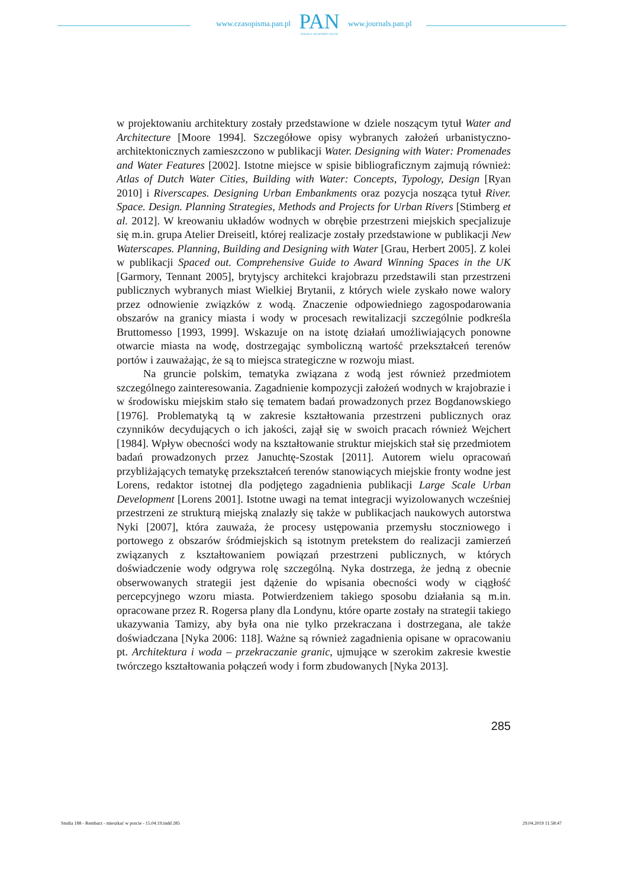www.czasopisma.pan.pl
PAN
POLSKA AKADEMIA NAUK
www.journals.pan.pl
w projektowaniu architektury zostały przedstawione w dziele noszącym tytuł Water and Architecture [Moore 1994]. Szczegółowe opisy wybranych założeń urbanistyczno-architektonicznych zamieszczono w publikacji Water. Designing with Water: Promenades and Water Features [2002]. Istotne miejsce w spisie bibliograficznym zajmują również: Atlas of Dutch Water Cities, Building with Water: Concepts, Typology, Design [Ryan 2010] i Riverscapes. Designing Urban Embankments oraz pozycja nosząca tytuł River. Space. Design. Planning Strategies, Methods and Projects for Urban Rivers [Stimberg et al. 2012]. W kreowaniu układów wodnych w obrębie przestrzeni miejskich specjalizuje się m.in. grupa Atelier Dreiseitl, której realizacje zostały przedstawione w publikacji New Waterscapes. Planning, Building and Designing with Water [Grau, Herbert 2005]. Z kolei w publikacji Spaced out. Comprehensive Guide to Award Winning Spaces in the UK [Garmory, Tennant 2005], brytyjscy architekci krajobrazu przedstawili stan przestrzeni publicznych wybranych miast Wielkiej Brytanii, z których wiele zyskało nowe walory przez odnowienie związków z wodą. Znaczenie odpowiedniego zagospodarowania obszarów na granicy miasta i wody w procesach rewitalizacji szczególnie podkreśla Bruttomesso [1993, 1999]. Wskazuje on na istotę działań umożliwiających ponowne otwarcie miasta na wodę, dostrzegając symboliczną wartość przekształceń terenów portów i zauważając, że są to miejsca strategiczne w rozwoju miast.
Na gruncie polskim, tematyka związana z wodą jest również przedmiotem szczególnego zainteresowania. Zagadnienie kompozycji założeń wodnych w krajobrazie i w środowisku miejskim stało się tematem badań prowadzonych przez Bogdanowskiego [1976]. Problematyką tą w zakresie kształtowania przestrzeni publicznych oraz czynników decydujących o ich jakości, zajął się w swoich pracach również Wejchert [1984]. Wpływ obecności wody na kształtowanie struktur miejskich stał się przedmiotem badań prowadzonych przez Januchtę-Szostak [2011]. Autorem wielu opracowań przybliżających tematykę przekształceń terenów stanowiących miejskie fronty wodne jest Lorens, redaktor istotnej dla podjętego zagadnienia publikacji Large Scale Urban Development [Lorens 2001]. Istotne uwagi na temat integracji wyizolowanych wcześniej przestrzeni ze strukturą miejską znalazły się także w publikacjach naukowych autorstwa Nyki [2007], która zauważa, że procesy ustępowania przemysłu stoczniowego i portowego z obszarów śródmiejskich są istotnym pretekstem do realizacji zamierzeń związanych z kształtowaniem powiązań przestrzeni publicznych, w których doświadczenie wody odgrywa rolę szczególną. Nyka dostrzega, że jedną z obecnie obserwowanych strategii jest dążenie do wpisania obecności wody w ciągłość percepcyjnego wzoru miasta. Potwierdzeniem takiego sposobu działania są m.in. opracowane przez R. Rogersa plany dla Londynu, które oparte zostały na strategii takiego ukazywania Tamizy, aby była ona nie tylko przekraczana i dostrzegana, ale także doświadczana [Nyka 2006: 118]. Ważne są również zagadnienia opisane w opracowaniu pt. Architektura i woda – przekraczanie granic, ujmujące w szerokim zakresie kwestie twórczego kształtowania połączeń wody i form zbudowanych [Nyka 2013].
285
Studia 188 - Rembarz - mieszkać w porcie - 15.04.19.indd 285 29.04.2019 11:58:47